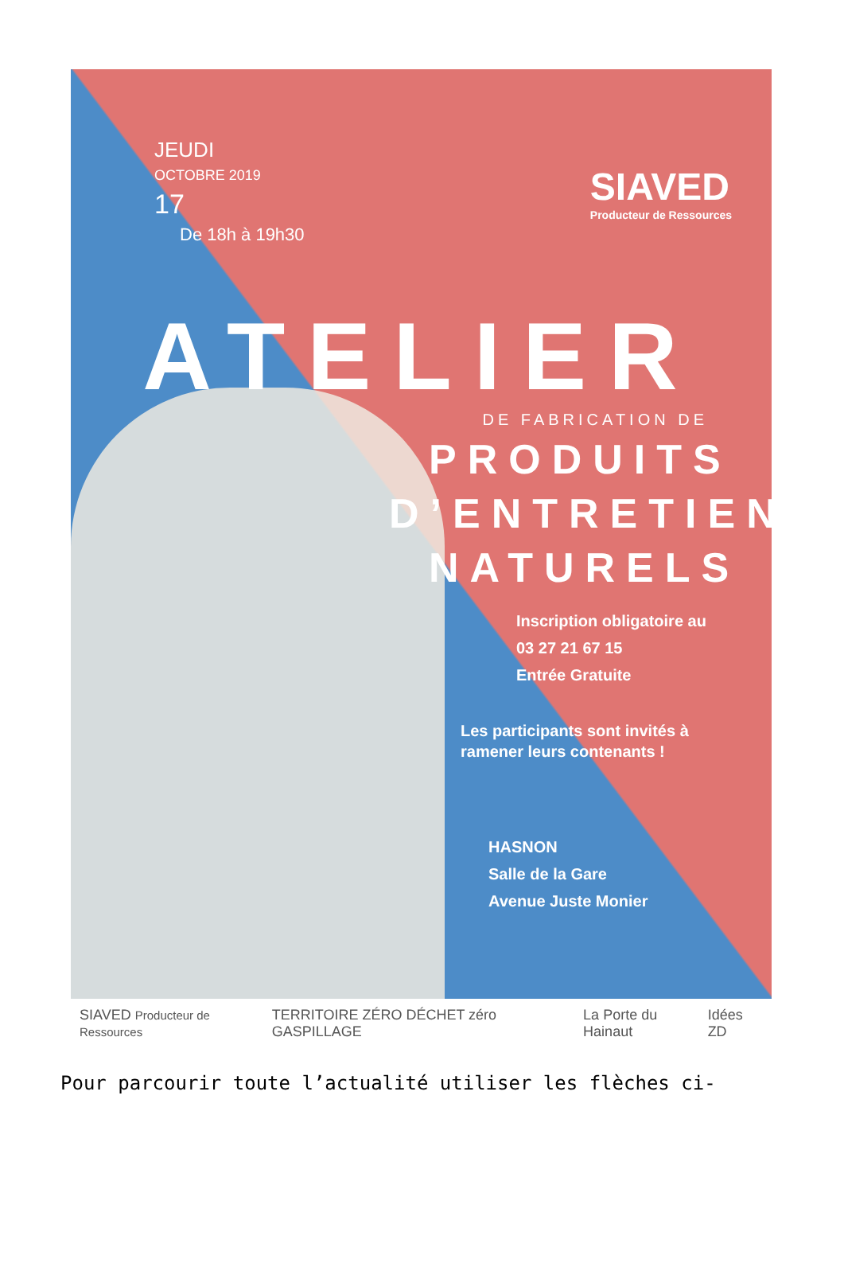SIAVED
Producteur de Ressources
JEUDI
OCTOBRE 2019
17
De 18h à 19h30
ATELIER
DE FABRICATION DE
PRODUITS
D’ENTRETIEN
NATURELS
Inscription obligatoire au
03 27 21 67 15
Entrée Gratuite
Les participants sont invités à
ramener leurs contenants !
HASNON
Salle de la Gare
Avenue Juste Monier
SIAVED Producteur de Ressources TERRITOIRE ZÉRO DÉCHET zéro GASPILLAGE La Porte du Hainaut Idées ZD
Pour parcourir toute l’actualité utiliser les flèches ci-